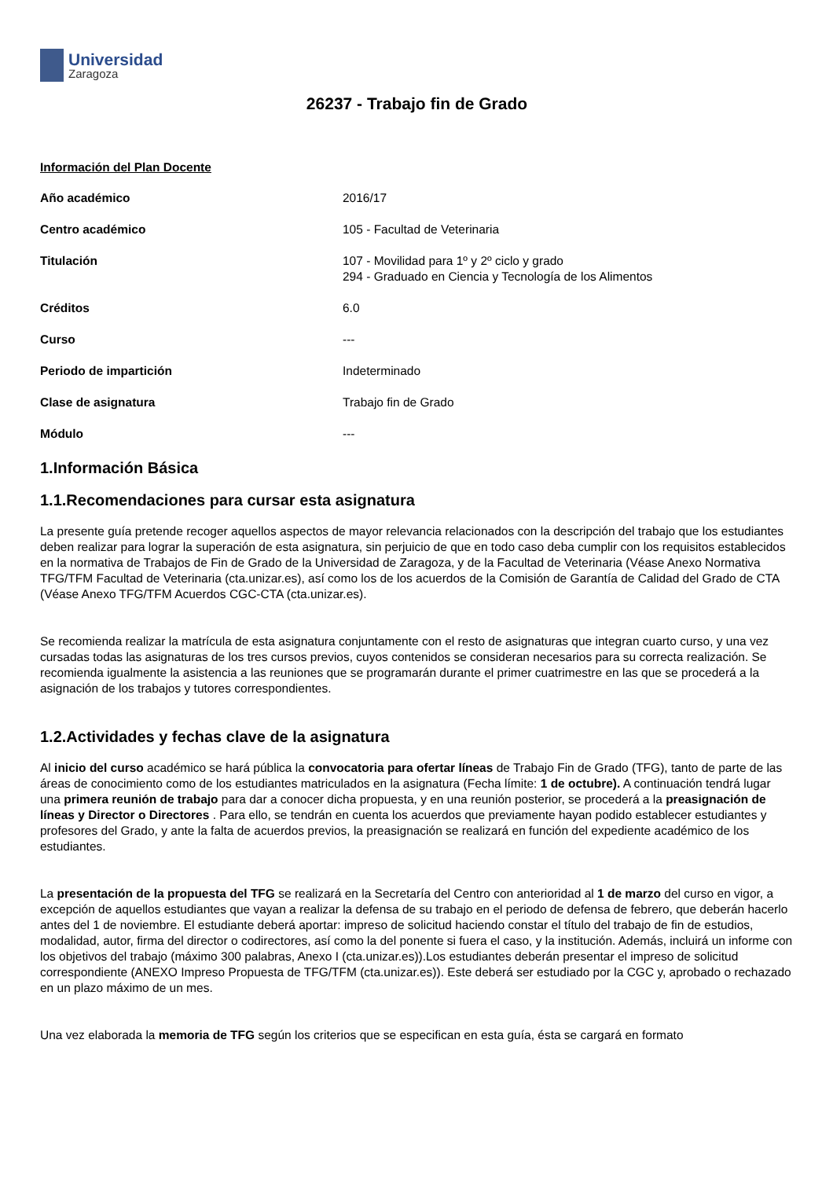Universidad
Zaragoza
26237 - Trabajo fin de Grado
Información del Plan Docente
| Año académico | 2016/17 |
| Centro académico | 105 - Facultad de Veterinaria |
| Titulación | 107 - Movilidad para 1º y 2º ciclo y grado 294 - Graduado en Ciencia y Tecnología de los Alimentos |
| Créditos | 6.0 |
| Curso | --- |
| Periodo de impartición | Indeterminado |
| Clase de asignatura | Trabajo fin de Grado |
| Módulo | --- |
1.Información Básica
1.1.Recomendaciones para cursar esta asignatura
La presente guía pretende recoger aquellos aspectos de mayor relevancia relacionados con la descripción del trabajo que los estudiantes deben realizar para lograr la superación de esta asignatura, sin perjuicio de que en todo caso deba cumplir con los requisitos establecidos en la normativa de Trabajos de Fin de Grado de la Universidad de Zaragoza, y de la Facultad de Veterinaria (Véase Anexo Normativa TFG/TFM Facultad de Veterinaria (cta.unizar.es), así como los de los acuerdos de la Comisión de Garantía de Calidad del Grado de CTA (Véase Anexo TFG/TFM Acuerdos CGC-CTA (cta.unizar.es).
Se recomienda realizar la matrícula de esta asignatura conjuntamente con el resto de asignaturas que integran cuarto curso, y una vez cursadas todas las asignaturas de los tres cursos previos, cuyos contenidos se consideran necesarios para su correcta realización. Se recomienda igualmente la asistencia a las reuniones que se programarán durante el primer cuatrimestre en las que se procederá a la asignación de los trabajos y tutores correspondientes.
1.2.Actividades y fechas clave de la asignatura
Al inicio del curso académico se hará pública la convocatoria para ofertar líneas de Trabajo Fin de Grado (TFG), tanto de parte de las áreas de conocimiento como de los estudiantes matriculados en la asignatura (Fecha límite: 1 de octubre). A continuación tendrá lugar una primera reunión de trabajo para dar a conocer dicha propuesta, y en una reunión posterior, se procederá a la preasignación de líneas y Director o Directores . Para ello, se tendrán en cuenta los acuerdos que previamente hayan podido establecer estudiantes y profesores del Grado, y ante la falta de acuerdos previos, la preasignación se realizará en función del expediente académico de los estudiantes.
La presentación de la propuesta del TFG se realizará en la Secretaría del Centro con anterioridad al 1 de marzo del curso en vigor, a excepción de aquellos estudiantes que vayan a realizar la defensa de su trabajo en el periodo de defensa de febrero, que deberán hacerlo antes del 1 de noviembre. El estudiante deberá aportar: impreso de solicitud haciendo constar el título del trabajo de fin de estudios, modalidad, autor, firma del director o codirectores, así como la del ponente si fuera el caso, y la institución. Además, incluirá un informe con los objetivos del trabajo (máximo 300 palabras, Anexo I (cta.unizar.es)).Los estudiantes deberán presentar el impreso de solicitud correspondiente (ANEXO Impreso Propuesta de TFG/TFM (cta.unizar.es)). Este deberá ser estudiado por la CGC y, aprobado o rechazado en un plazo máximo de un mes.
Una vez elaborada la memoria de TFG según los criterios que se especifican en esta guía, ésta se cargará en formato